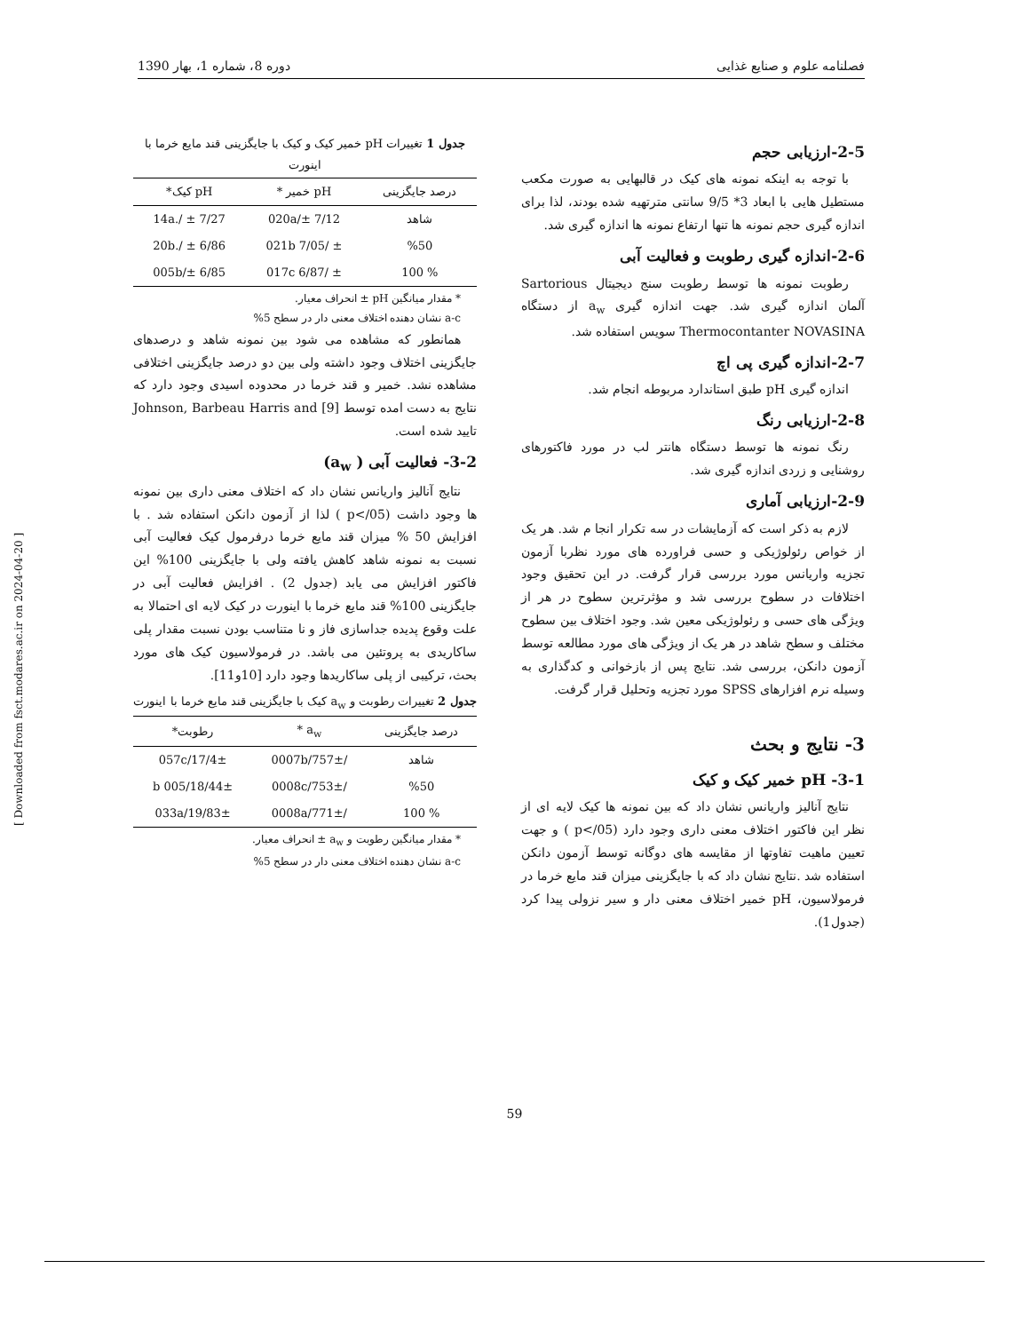فصلنامه علوم و صنایع غذایی دوره 8، شماره 1، بهار 1390
2-5-ارزیابی حجم
با توجه به اینکه نمونه های کیک در قالبهایی به صورت مکعب مستطیل هایی با ابعاد 3* 9/5 سانتی مترتهیه شده بودند، لذا برای اندازه گیری حجم نمونه ها تنها ارتفاع نمونه ها اندازه گیری شد.
2-6-اندازه گیری رطوبت و فعالیت آبی
رطوبت نمونه ها توسط رطوبت سنج دیجیتال Sartorious آلمان اندازه گیری شد. جهت اندازه گیری a<sub>w</sub> از دستگاه Thermocontanter NOVASINA سویس استفاده شد.
2-7-اندازه گیری پی اچ
اندازه گیری pH طبق استاندارد مربوطه انجام شد.
2-8-ارزیابی رنگ
رنگ نمونه ها توسط دستگاه هانتر لب در مورد فاکتورهای روشنایی و زردی اندازه گیری شد.
2-9-ارزیابی آماری
لازم به ذکر است که آزمایشات در سه تکرار انجا م شد. هر یک از خواص رئولوژیکی و حسی فراورده های مورد نظربا آزمون تجزیه واریانس مورد بررسی قرار گرفت. در این تحقیق وجود اختلافات در سطوح بررسی شد و مؤثرترین سطوح در هر از ویژگی های حسی و رئولوژیکی معین شد. وجود اختلاف بین سطوح مختلف و سطح شاهد در هر یک از ویژگی های مورد مطالعه توسط آزمون دانکن، بررسی شد. نتایج پس از بازخوانی و کدگذاری به وسیله نرم افزارهای SPSS مورد تجزیه وتحلیل قرار گرفت.
3- نتایج و بحث
3-1- pH خمیر کیک و کیک
نتایج آنالیز واریانس نشان داد که بین نمونه ها کیک لایه ای از نظر این فاکتور اختلاف معنی داری وجود دارد (p</05 ) و جهت تعیین ماهیت تفاوتها از مقایسه های دوگانه توسط آزمون دانکن استفاده شد .نتایج نشان داد که با جایگزینی میزان قند مایع خرما در فرمولاسیون، pH خمیر اختلاف معنی دار و سیر نزولی پیدا کرد (جدول1).
جدول 1 تغییرات pH خمیر کیک و کیک با جایگزینی قند مایع خرما با اینورت
| درصد جایگزینی | pH خمیر * | pH کیک* |
| --- | --- | --- |
| شاهد | 7/12 ±/020a | 7/27 ± /.14a |
| %50 | ± /021b 7/05 | 6/86 ± /.20b |
| % 100 | ± /017c 6/87 | 6/85 ±/005b |
* مقدار میانگین pH ± انحراف معیار.
a-c نشان دهنده اختلاف معنی دار در سطح 5%
همانطور که مشاهده می شود بین نمونه شاهد و درصدهای جایگزینی اختلاف وجود داشته ولی بین دو درصد جایگزینی اختلافی مشاهده نشد. خمیر و قند خرما در محدوده اسیدی وجود دارد که نتایج به دست امده توسط Johnson, Barbeau Harris and [9] تایید شده است.
3-2- فعالیت آبی ( a<sub>w</sub>)
نتایج آنالیز واریانس نشان داد که اختلاف معنی داری بین نمونه ها وجود داشت (p</05 ) لذا از آزمون دانکن استفاده شد . با افزایش 50 % میزان قند مایع خرما درفرمول کیک فعالیت آبی نسبت به نمونه شاهد کاهش یافته ولی با جایگزینی 100% این فاکتور افزایش می یابد (جدول 2) . افزایش فعالیت آبی در جایگزینی 100% قند مایع خرما با اینورت در کیک لایه ای احتمالا به علت وقوع پدیده جداسازی فاز و نا متناسب بودن نسبت مقدار پلی ساکاریدی به پروتئین می باشد. در فرمولاسیون کیک های مورد بحث، ترکیبی از پلی ساکاریدها وجود دارد [10و11].
جدول 2 تغییرات رطوبت و a<sub>w</sub> کیک با جایگزینی قند مایع خرما با اینورت
| درصد جایگزینی | a<sub>w</sub> * | رطوبت* |
| --- | --- | --- |
| شاهد | /757±/0007b | 17/4±/057c |
| %50 | /753±/0008c | 18/44±/005 b |
| % 100 | /771±/0008a | 19/83±/033a |
* مقدار میانگین رطوبت و a<sub>w</sub> ± انحراف معیار.
a-c نشان دهنده اختلاف معنی دار در سطح 5%
59
[ Downloaded from fsct.modares.ac.ir on 2024-04-20 ]